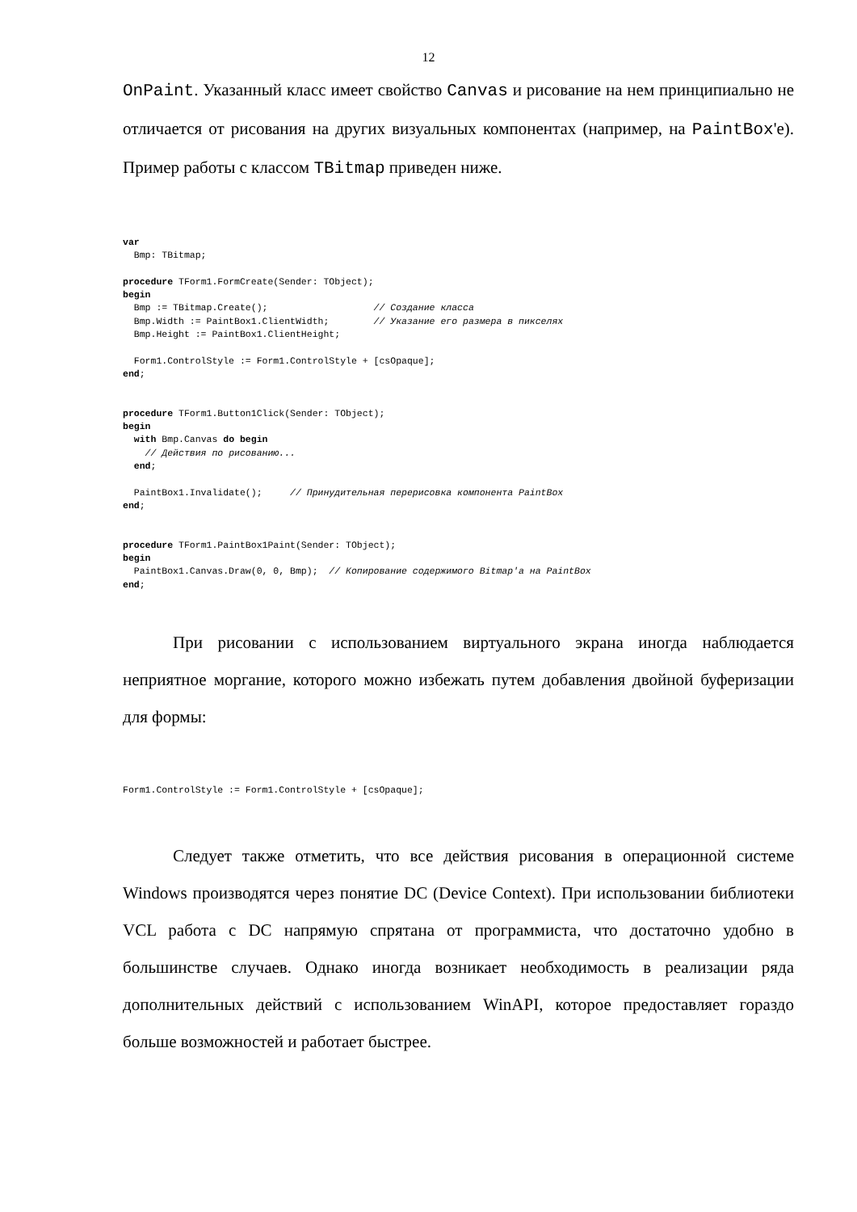12
OnPaint. Указанный класс имеет свойство Canvas и рисование на нем принципиально не отличается от рисования на других визуальных компонентах (например, на PaintBox'е). Пример работы с классом TBitmap приведен ниже.
var
  Bmp: TBitmap;

procedure TForm1.FormCreate(Sender: TObject);
begin
  Bmp := TBitmap.Create();                   // Создание класса
  Bmp.Width := PaintBox1.ClientWidth;        // Указание его размера в пикселях
  Bmp.Height := PaintBox1.ClientHeight;

  Form1.ControlStyle := Form1.ControlStyle + [csOpaque];
end;


procedure TForm1.Button1Click(Sender: TObject);
begin
  with Bmp.Canvas do begin
    // Действия по рисованию...
  end;

  PaintBox1.Invalidate();     // Принудительная перерисовка компонента PaintBox
end;


procedure TForm1.PaintBox1Paint(Sender: TObject);
begin
  PaintBox1.Canvas.Draw(0, 0, Bmp);  // Копирование содержимого Bitmap'а на PaintBox
end;
При рисовании с использованием виртуального экрана иногда наблюдается неприятное моргание, которого можно избежать путем добавления двойной буферизации для формы:
Form1.ControlStyle := Form1.ControlStyle + [csOpaque];
Следует также отметить, что все действия рисования в операционной системе Windows производятся через понятие DC (Device Context). При использовании библиотеки VCL работа с DC напрямую спрятана от программиста, что достаточно удобно в большинстве случаев. Однако иногда возникает необходимость в реализации ряда дополнительных действий с использованием WinAPI, которое предоставляет гораздо больше возможностей и работает быстрее.